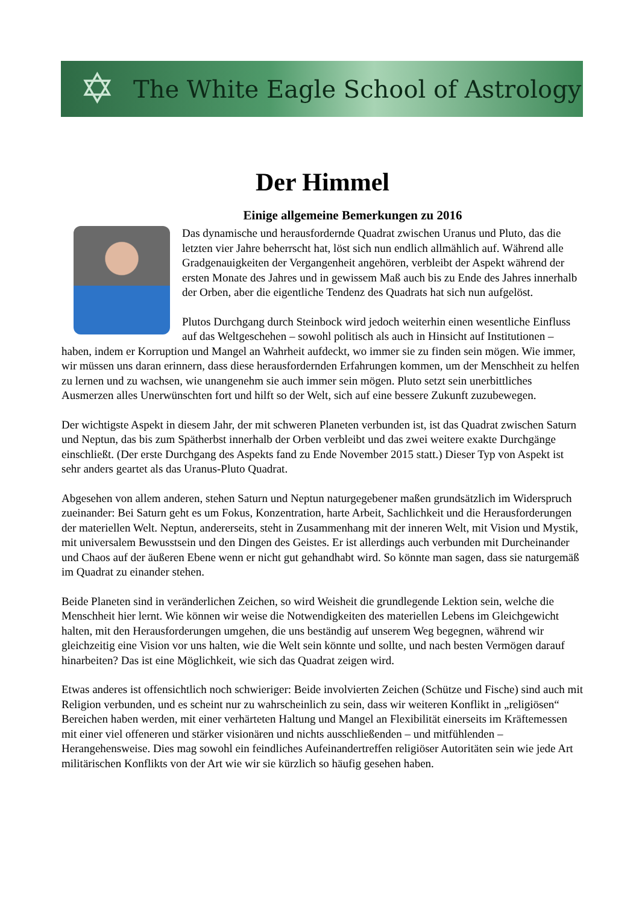✡
The White Eagle School of Astrology
Der Himmel
Einige allgemeine Bemerkungen zu 2016
Das dynamische und herausfordernde Quadrat zwischen Uranus und Pluto, das die letzten vier Jahre beherrscht hat, löst sich nun endlich allmählich auf. Während alle Gradgenauigkeiten der Vergangenheit angehören, verbleibt der Aspekt während der ersten Monate des Jahres und in gewissem Maß auch bis zu Ende des Jahres innerhalb der Orben, aber die eigentliche Tendenz des Quadrats hat sich nun aufgelöst.
Plutos Durchgang durch Steinbock wird jedoch weiterhin einen wesentliche Einfluss auf das Weltgeschehen – sowohl politisch als auch in Hinsicht auf Institutionen – haben, indem er Korruption und Mangel an Wahrheit aufdeckt, wo immer sie zu finden sein mögen. Wie immer, wir müssen uns daran erinnern, dass diese herausfordernden Erfahrungen kommen, um der Menschheit zu helfen zu lernen und zu wachsen, wie unangenehm sie auch immer sein mögen. Pluto setzt sein unerbittliches Ausmerzen alles Unerwünschten fort und hilft so der Welt, sich auf eine bessere Zukunft zuzubewegen.
Der wichtigste Aspekt in diesem Jahr, der mit schweren Planeten verbunden ist, ist das Quadrat zwischen Saturn und Neptun, das bis zum Spätherbst innerhalb der Orben verbleibt und das zwei weitere exakte Durchgänge einschließt. (Der erste Durchgang des Aspekts fand zu Ende November 2015 statt.) Dieser Typ von Aspekt ist sehr anders geartet als das Uranus-Pluto Quadrat.
Abgesehen von allem anderen, stehen Saturn und Neptun naturgegebener maßen grundsätzlich im Widerspruch zueinander: Bei Saturn geht es um Fokus, Konzentration, harte Arbeit, Sachlichkeit und die Herausforderungen der materiellen Welt. Neptun, andererseits, steht in Zusammenhang mit der inneren Welt, mit Vision und Mystik, mit universalem Bewusstsein und den Dingen des Geistes. Er ist allerdings auch verbunden mit Durcheinander und Chaos auf der äußeren Ebene wenn er nicht gut gehandhabt wird. So könnte man sagen, dass sie naturgemäß im Quadrat zu einander stehen.
Beide Planeten sind in veränderlichen Zeichen, so wird Weisheit die grundlegende Lektion sein, welche die Menschheit hier lernt. Wie können wir weise die Notwendigkeiten des materiellen Lebens im Gleichgewicht halten, mit den Herausforderungen umgehen, die uns beständig auf unserem Weg begegnen, während wir gleichzeitig eine Vision vor uns halten, wie die Welt sein könnte und sollte, und nach besten Vermögen darauf hinarbeiten? Das ist eine Möglichkeit, wie sich das Quadrat zeigen wird.
Etwas anderes ist offensichtlich noch schwieriger: Beide involvierten Zeichen (Schütze und Fische) sind auch mit Religion verbunden, und es scheint nur zu wahrscheinlich zu sein, dass wir weiteren Konflikt in „religiösen“ Bereichen haben werden, mit einer verhärteten Haltung und Mangel an Flexibilität einerseits im Kräftemessen mit einer viel offeneren und stärker visionären und nichts ausschließenden – und mitfühlenden – Herangehensweise. Dies mag sowohl ein feindliches Aufeinandertreffen religiöser Autoritäten sein wie jede Art militärischen Konflikts von der Art wie wir sie kürzlich so häufig gesehen haben.